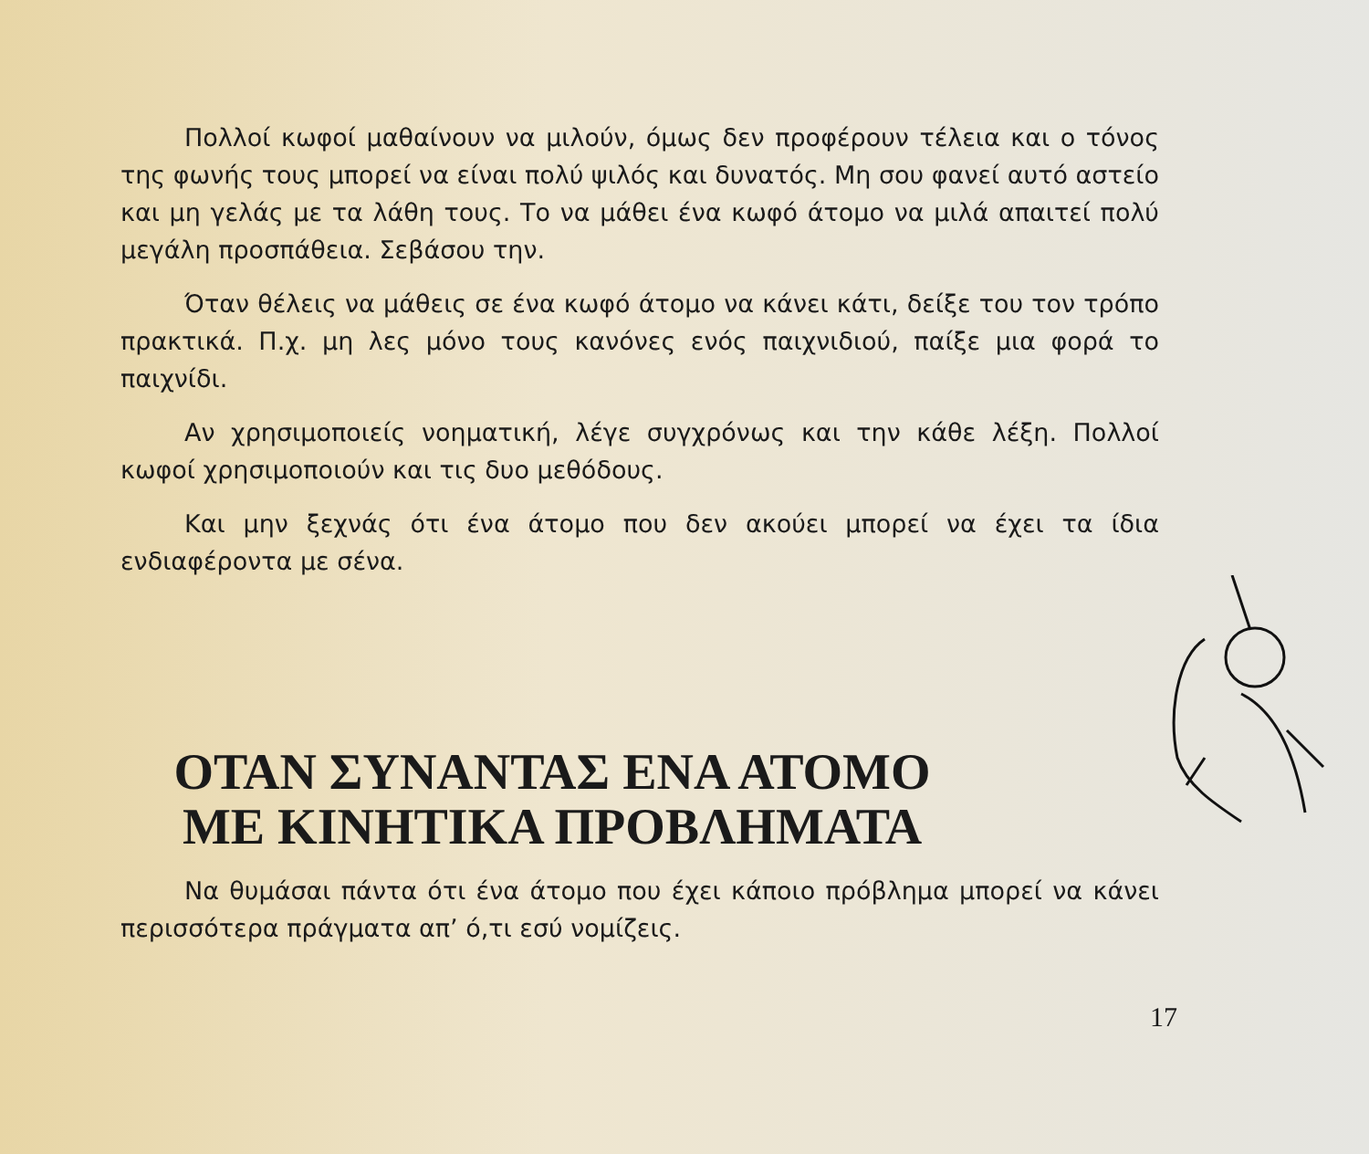Πολλοί κωφοί μαθαίνουν να μιλούν, όμως δεν προφέρουν τέλεια και ο τόνος της φωνής τους μπορεί να είναι πολύ ψιλός και δυνατός. Μη σου φανεί αυτό αστείο και μη γελάς με τα λάθη τους. Το να μάθει ένα κωφό άτομο να μιλά απαιτεί πολύ μεγάλη προσπάθεια. Σεβάσου την.
Όταν θέλεις να μάθεις σε ένα κωφό άτομο να κάνει κάτι, δείξε του τον τρόπο πρακτικά. Π.χ. μη λες μόνο τους κανόνες ενός παιχνιδιού, παίξε μια φορά το παιχνίδι.
Αν χρησιμοποιείς νοηματική, λέγε συγχρόνως και την κάθε λέξη. Πολλοί κωφοί χρησιμοποιούν και τις δυο μεθόδους.
Και μην ξεχνάς ότι ένα άτομο που δεν ακούει μπορεί να έχει τα ίδια ενδιαφέροντα με σένα.
ΟΤΑΝ ΣΥΝΑΝΤΑΣ ΕΝΑ ΑΤΟΜΟ ΜΕ ΚΙΝΗΤΙΚΑ ΠΡΟΒΛΗΜΑΤΑ
Να θυμάσαι πάντα ότι ένα άτομο που έχει κάποιο πρόβλημα μπορεί να κάνει περισσότερα πράγματα απ’ ό,τι εσύ νομίζεις.
17